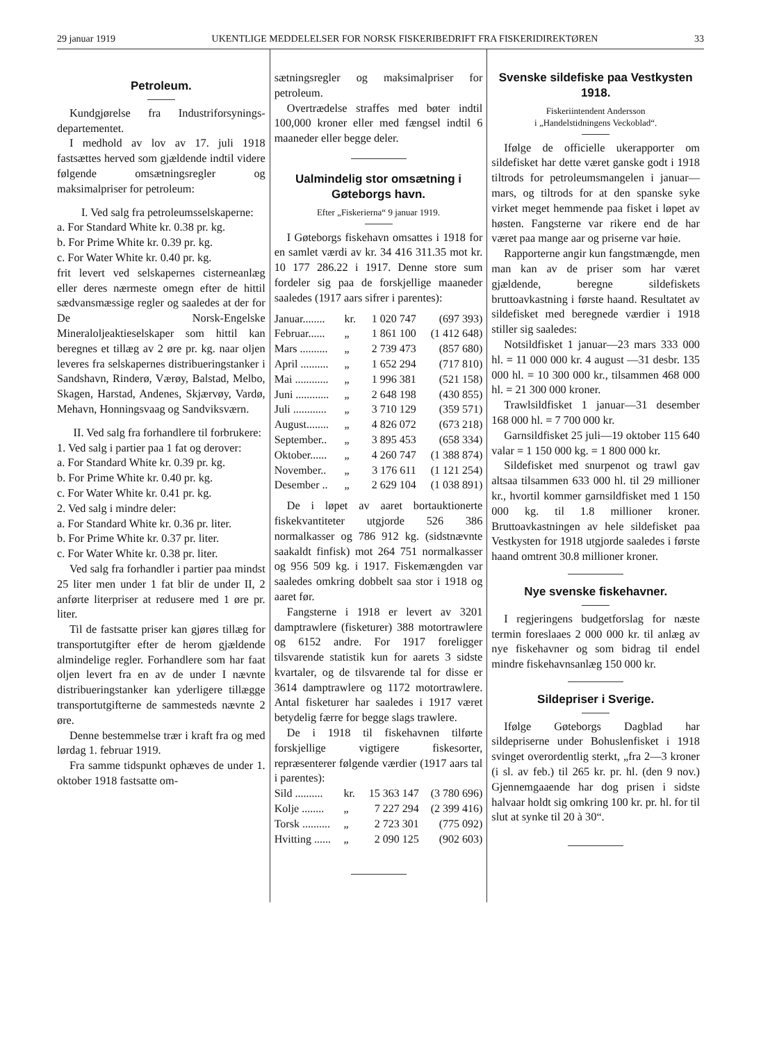29 januar 1919 UKENTLIGE MEDDELELSER FOR NORSK FISKERIBEDRIFT FRA FISKERIDIREKTØREN 33
Petroleum.
Kundgjørelse fra Industriforsynings­departementet.
I medhold av lov av 17. juli 1918 fastsættes herved som gjældende indtil videre følgende omsætningsregler og maksimalpriser for petroleum:
I. Ved salg fra petroleums­selskaperne:
a. For Standard White kr. 0.38 pr. kg.
b. For Prime White kr. 0.39 pr. kg.
c. For Water White kr. 0.40 pr. kg.
frit levert ved selskapernes cisterne­anlæg eller deres nærmeste omegn efter de hittil sædvansmæssige regler og saaledes at der for De Norsk-Engelske Mineraloljeaktieselskaper som hittil kan beregnes et tillæg av 2 øre pr. kg. naar oljen leveres fra selskapernes distribueringstanker i Sandshavn, Rinderø, Værøy, Balstad, Melbo, Skagen, Harstad, Andenes, Skjærvøy, Vardø, Mehavn, Honningsvaag og Sandviksværn.
II. Ved salg fra forhandlere til forbrukere:
1. Ved salg i partier paa 1 fat og derover:
a. For Standard White kr. 0.39 pr. kg.
b. For Prime White kr. 0.40 pr. kg.
c. For Water White kr. 0.41 pr. kg.
2. Ved salg i mindre deler:
a. For Standard White kr. 0.36 pr. liter.
b. For Prime White kr. 0.37 pr. liter.
c. For Water White kr. 0.38 pr. liter.
Ved salg fra forhandler i partier paa mindst 25 liter men under 1 fat blir de under II, 2 anførte literpriser at redusere med 1 øre pr. liter.
Til de fastsatte priser kan gjøres tillæg for transportutgifter efter de herom gjældende almindelige regler. Forhandlere som har faat oljen levert fra en av de under I nævnte distribueringstanker kan yderligere tillægge transportutgifterne de sammesteds nævnte 2 øre.
Denne bestemmelse trær i kraft fra og med lørdag 1. februar 1919.
Fra samme tidspunkt ophæves de under 1. oktober 1918 fastsatte om-
sætningsregler og maksimalpriser for petroleum.
Overtrædelse straffes med bøter indtil 100,000 kroner eller med fængsel indtil 6 maaneder eller begge deler.
Ualmindelig stor omsætning i Gøteborgs havn.
Efter „Fiskerierna“ 9 januar 1919.
I Gøteborgs fiskehavn omsattes i 1918 for en samlet værdi av kr. 34 416 311.35 mot kr. 10 177 286.22 i 1917. Denne store sum fordeler sig paa de forskjellige maaneder saaledes (1917 aars sifrer i parentes):
| Januar........ | kr. | 1 020 747 | (697 393) |
| Februar...... | „ | 1 861 100 | (1 412 648) |
| Mars .......... | „ | 2 739 473 | (857 680) |
| April .......... | „ | 1 652 294 | (717 810) |
| Mai ............ | „ | 1 996 381 | (521 158) |
| Juni ............ | „ | 2 648 198 | (430 855) |
| Juli ............ | „ | 3 710 129 | (359 571) |
| August........ | „ | 4 826 072 | (673 218) |
| September.. | „ | 3 895 453 | (658 334) |
| Oktober...... | „ | 4 260 747 | (1 388 874) |
| November.. | „ | 3 176 611 | (1 121 254) |
| Desember .. | „ | 2 629 104 | (1 038 891) |
De i løpet av aaret bortauktionerte fiskekvantiteter utgjorde 526 386 normalkasser og 786 912 kg. (sidstnævnte saakaldt finfisk) mot 264 751 normalkasser og 956 509 kg. i 1917. Fiskemængden var saaledes omkring dobbelt saa stor i 1918 og aaret før.
Fangsterne i 1918 er levert av 3201 damptrawlere (fisketurer) 388 motortrawlere og 6152 andre. For 1917 foreligger tilsvarende statistik kun for aarets 3 sidste kvartaler, og de tilsvarende tal for disse er 3614 damptrawlere og 1172 motortrawlere. Antal fisketurer har saaledes i 1917 været betydelig færre for begge slags trawlere.
De i 1918 til fiskehavnen tilførte forskjellige vigtigere fiskesorter, repræsenterer følgende værdier (1917 aars tal i parentes):
| Sild .......... | kr. | 15 363 147 | (3 780 696) |
| Kolje ........ | „ | 7 227 294 | (2 399 416) |
| Torsk .......... | „ | 2 723 301 | (775 092) |
| Hvitting ...... | „ | 2 090 125 | (902 603) |
Svenske sildefiske paa Vestkysten 1918.
Fiskeriintendent Andersson
i „Handelstidningens Veckoblad“.
Ifølge de officielle ukerapporter om sildefisket har dette været ganske godt i 1918 tiltrods for petroleumsmangelen i januar—mars, og tiltrods for at den spanske syke virket meget hemmende paa fisket i løpet av høsten. Fangsterne var rikere end de har været paa mange aar og priserne var høie.
Rapporterne angir kun fangstmængde, men man kan av de priser som har været gjældende, beregne sildefiskets bruttoavkastning i første haand. Resultatet av sildefisket med beregnede værdier i 1918 stiller sig saaledes:
Notsildfisket 1 januar—23 mars 333 000 hl. = 11 000 000 kr. 4 august —31 desbr. 135 000 hl. = 10 300 000 kr., tilsammen 468 000 hl. = 21 300 000 kroner.
Trawlsildfisket 1 januar—31 desember 168 000 hl. = 7 700 000 kr.
Garnsildfisket 25 juli—19 oktober 115 640 valar = 1 150 000 kg. = 1 800 000 kr.
Sildefisket med snurpenot og trawl gav altsaa tilsammen 633 000 hl. til 29 millioner kr., hvortil kommer garnsildfisket med 1 150 000 kg. til 1.8 millioner kroner. Bruttoavkastningen av hele sildefisket paa Vestkysten for 1918 utgjorde saaledes i første haand omtrent 30.8 millioner kroner.
Nye svenske fiskehavner.
I regjeringens budgetforslag for næste termin foreslaaes 2 000 000 kr. til anlæg av nye fiskehavner og som bidrag til endel mindre fiskehavnsanlæg 150 000 kr.
Sildepriser i Sverige.
Ifølge Gøteborgs Dagblad har sildepriserne under Bohuslenfisket i 1918 svinget overordentlig sterkt, „fra 2—3 kroner (i sl. av feb.) til 265 kr. pr. hl. (den 9 nov.) Gjennemgaaende har dog prisen i sidste halvaar holdt sig omkring 100 kr. pr. hl. for til slut at synke til 20 à 30“.